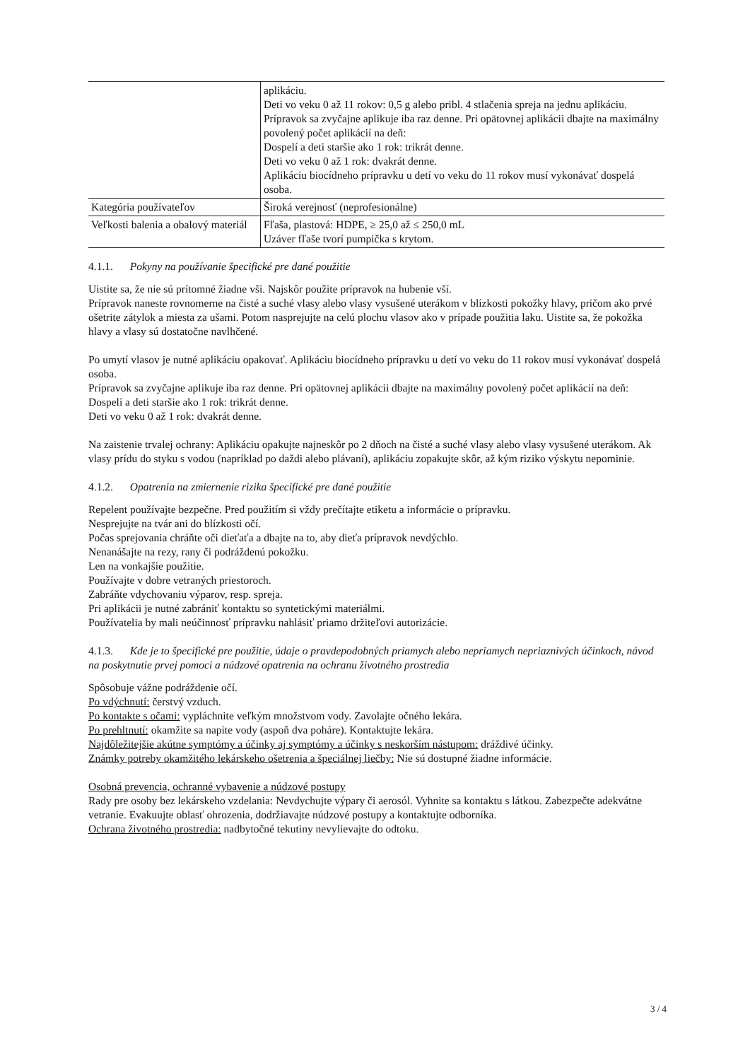| | aplikáciu. Deti vo veku 0 až 11 rokov: 0,5 g alebo pribl. 4 stlačenia spreja na jednu aplikáciu. Prípravok sa zvyčajne aplikuje iba raz denne. Pri opätovnej aplikácii dbajte na maximálny povolený počet aplikácií na deň: Dospelí a deti staršie ako 1 rok: trikrát denne. Deti vo veku 0 až 1 rok: dvakrát denne. Aplikáciu biocídneho prípravku u detí vo veku do 11 rokov musí vykonávať dospelá osoba. |
| Kategória používateľov | Široká verejnosť (neprofesionálne) |
| Veľkosti balenia a obalový materiál | Fľaša, plastová: HDPE, ≥ 25,0 až ≤ 250,0 mL Uzáver fľaše tvorí pumpička s krytom. |
4.1.1. Pokyny na používanie špecifické pre dané použitie
Uistite sa, že nie sú prítomné žiadne vši. Najskôr použite prípravok na hubenie vší.
Prípravok naneste rovnomerne na čisté a suché vlasy alebo vlasy vysušené uterákom v blízkosti pokožky hlavy, pričom ako prvé ošetrite zátylok a miesta za ušami. Potom nasprejujte na celú plochu vlasov ako v prípade použitia laku. Uistite sa, že pokožka hlavy a vlasy sú dostatočne navlhčené.
Po umytí vlasov je nutné aplikáciu opakovať. Aplikáciu biocídneho prípravku u detí vo veku do 11 rokov musí vykonávať dospelá osoba.
Prípravok sa zvyčajne aplikuje iba raz denne. Pri opätovnej aplikácii dbajte na maximálny povolený počet aplikácií na deň:
Dospelí a deti staršie ako 1 rok: trikrát denne.
Deti vo veku 0 až 1 rok: dvakrát denne.
Na zaistenie trvalej ochrany: Aplikáciu opakujte najneskôr po 2 dňoch na čisté a suché vlasy alebo vlasy vysušené uterákom. Ak vlasy prídu do styku s vodou (napríklad po daždi alebo plávaní), aplikáciu zopakujte skôr, až kým riziko výskytu nepominie.
4.1.2. Opatrenia na zmiernenie rizika špecifické pre dané použitie
Repelent používajte bezpečne. Pred použitím si vždy prečítajte etiketu a informácie o prípravku.
Nesprejujte na tvár ani do blízkosti očí.
Počas sprejovania chráňte oči dieťaťa a dbajte na to, aby dieťa prípravok nevdýchlo.
Nenanášajte na rezy, rany či podráždenú pokožku.
Len na vonkajšie použitie.
Používajte v dobre vetraných priestoroch.
Zabráňte vdychovaniu výparov, resp. spreja.
Pri aplikácii je nutné zabrániť kontaktu so syntetickými materiálmi.
Používatelia by mali neúčinnosť prípravku nahlásiť priamo držiteľovi autorizácie.
4.1.3. Kde je to špecifické pre použitie, údaje o pravdepodobných priamych alebo nepriamych nepriaznivých účinkoch, návod na poskytnutie prvej pomoci a núdzové opatrenia na ochranu životného prostredia
Spôsobuje vážne podráždenie očí.
Po vdýchnutí: čerstvý vzduch.
Po kontakte s očami: vypláchnite veľkým množstvom vody. Zavolajte očného lekára.
Po prehltnutí: okamžite sa napite vody (aspoň dva poháre). Kontaktujte lekára.
Najdôležitejšie akútne symptómy a účinky aj symptómy a účinky s neskorším nástupom: dráždivé účinky.
Známky potreby okamžitého lekárskeho ošetrenia a špeciálnej liečby: Nie sú dostupné žiadne informácie.
Osobná prevencia, ochranné vybavenie a núdzové postupy
Rady pre osoby bez lekárskeho vzdelania: Nevdychujte výpary či aerosól. Vyhnite sa kontaktu s látkou. Zabezpečte adekvátne vetranie. Evakuujte oblasť ohrozenia, dodržiavajte núdzové postupy a kontaktujte odborníka.
Ochrana životného prostredia: nadbytočné tekutiny nevylievajte do odtoku.
3 / 4